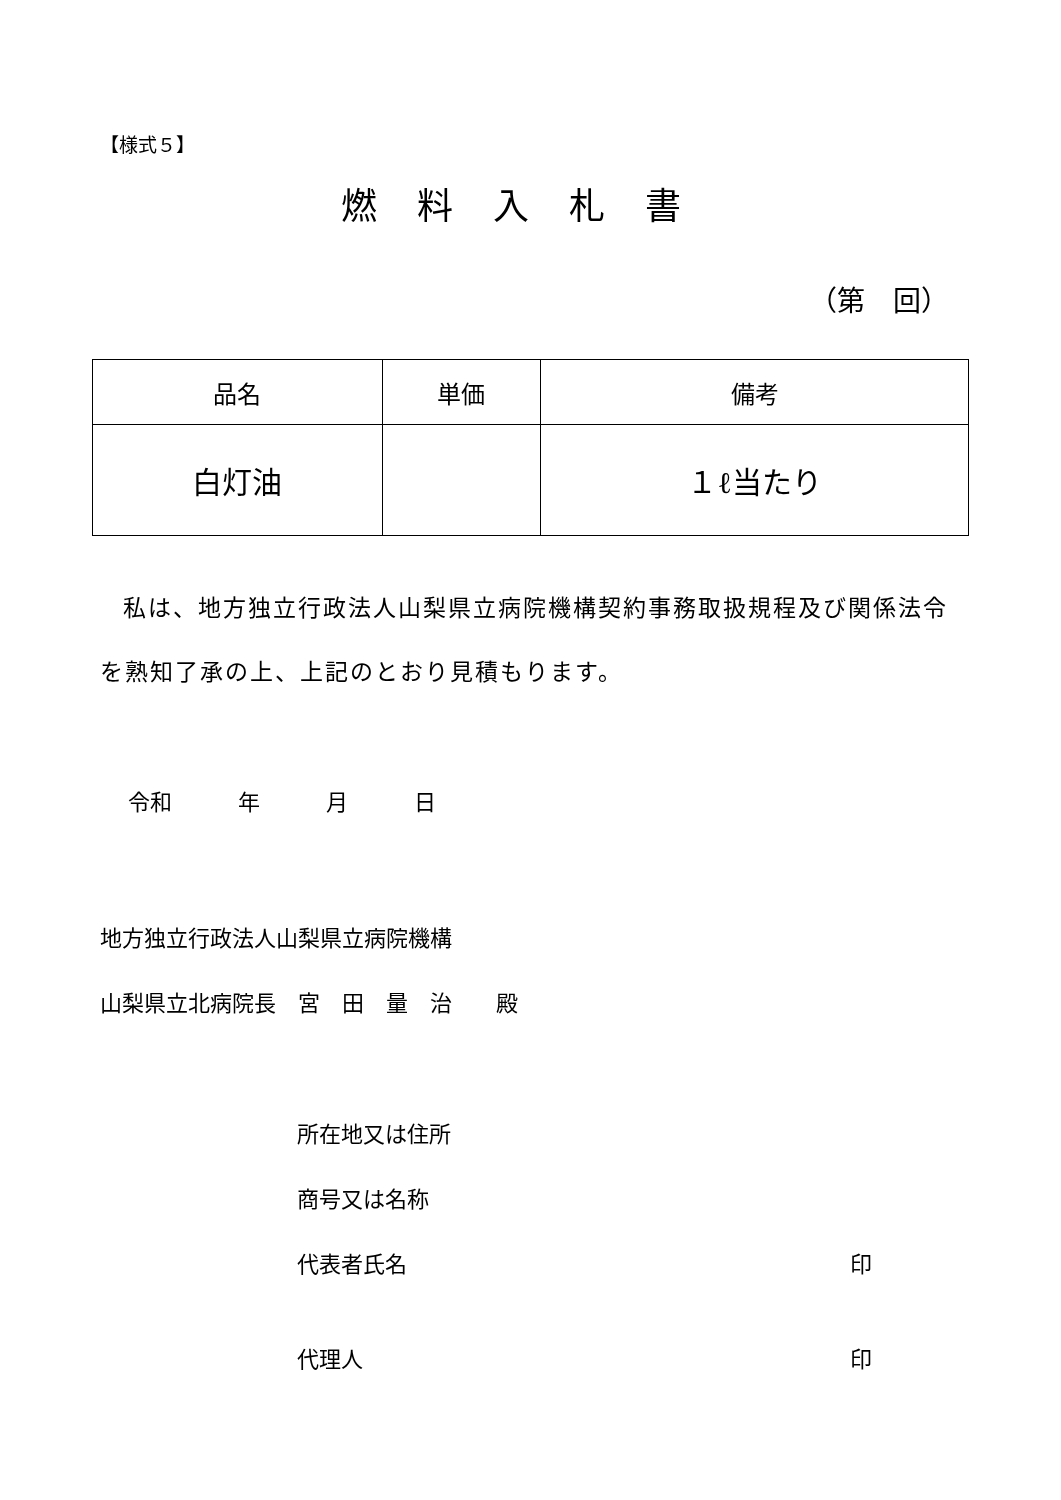【様式５】
燃料入札書
（第　回）
| 品名 | 単価 | 備考 |
| --- | --- | --- |
| 白灯油 | | １ℓ当たり |
私は、地方独立行政法人山梨県立病院機構契約事務取扱規程及び関係法令を熟知了承の上、上記のとおり見積もります。
令和　　　年　　　月　　　日
地方独立行政法人山梨県立病院機構
山梨県立北病院長　宮　田　量　治　　殿
所在地又は住所
商号又は名称
代表者氏名 印
代理人 印